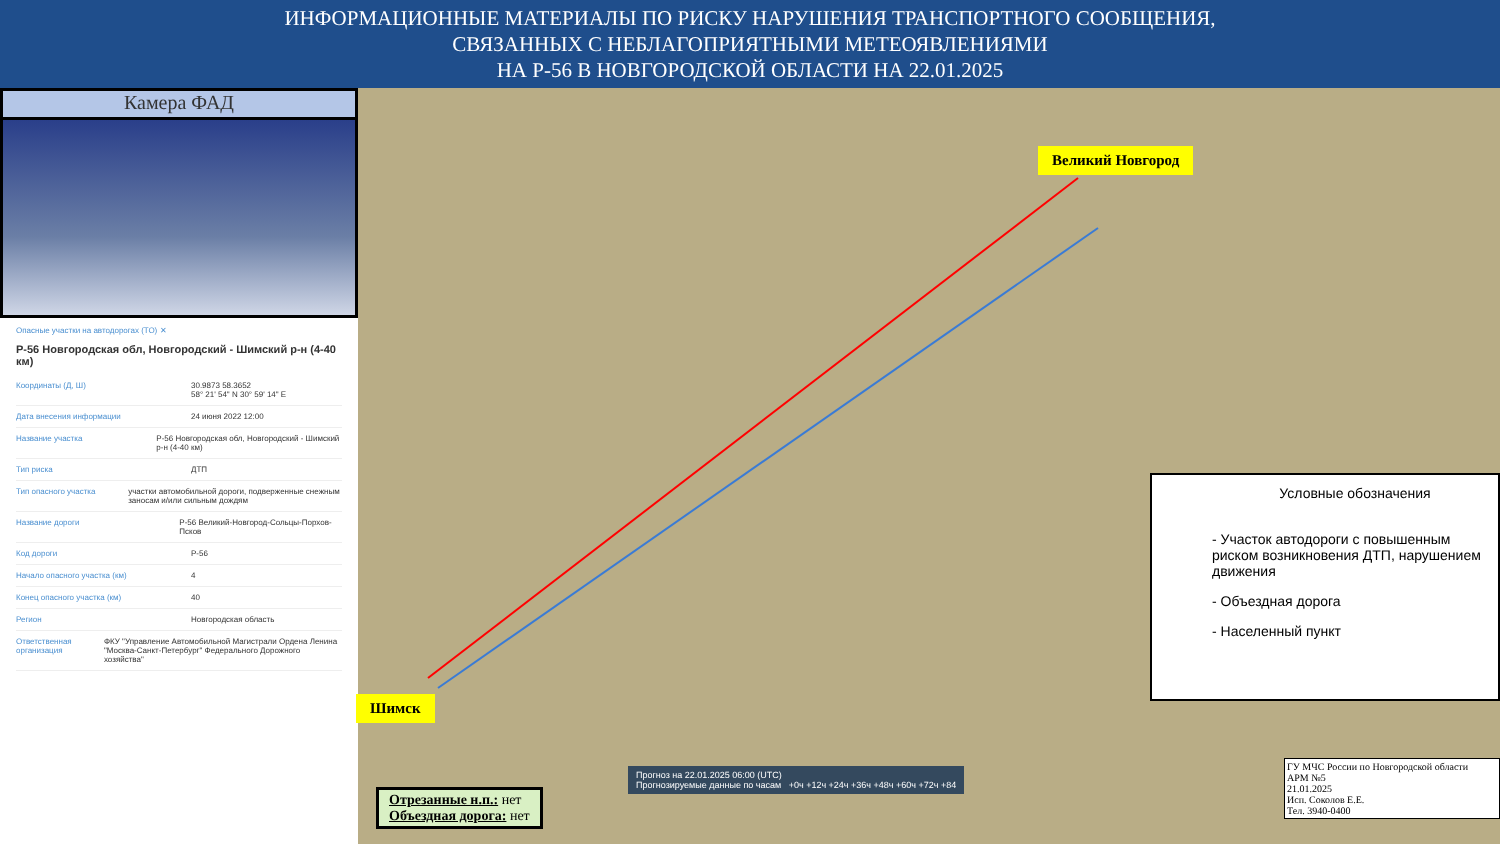ИНФОРМАЦИОННЫЕ МАТЕРИАЛЫ ПО РИСКУ НАРУШЕНИЯ ТРАНСПОРТНОГО СООБЩЕНИЯ,
СВЯЗАННЫХ С НЕБЛАГОПРИЯТНЫМИ МЕТЕОЯВЛЕНИЯМИ
НА Р-56 В НОВГОРОДСКОЙ ОБЛАСТИ НА 22.01.2025
Камера ФАД
Опасные участки на автодорогах (ТО) ✕
Р-56 Новгородская обл, Новгородский - Шимский р-н (4-40 км)
Координаты (Д, Ш) 30.9873 58.3652
58° 21' 54" N 30° 59' 14" E
Дата внесения информации 24 июня 2022 12:00
Название участка Р-56 Новгородская обл, Новгородский - Шимский р-н (4-40 км)
Тип риска ДТП
Тип опасного участка участки автомобильной дороги, подверженные снежным заносам и/или сильным дождям
Название дороги Р-56 Великий-Новгород-Сольцы-Порхов-Псков
Код дороги Р-56
Начало опасного участка (км) 4
Конец опасного участка (км) 40
Регион Новгородская область
Ответственная организация ФКУ "Управление Автомобильной Магистрали Ордена Ленина "Москва-Санкт-Петербург" Федерального Дорожного хозяйства"
Великий Новгород
Шимск
Прогноз на 22.01.2025 06:00 (UTC)
Прогнозируемые данные по часам +0ч +12ч +24ч +36ч +48ч +60ч +72ч +84
Условные обозначения
- Участок автодороги с повышенным риском возникновения ДТП, нарушением движения
- Объездная дорога
- Населенный пункт
ГУ МЧС России по Новгородской области
АРМ №5
21.01.2025
Исп. Соколов Е.Е.
Тел. 3940-0400
Отрезанные н.п.: нет
Объездная дорога: нет